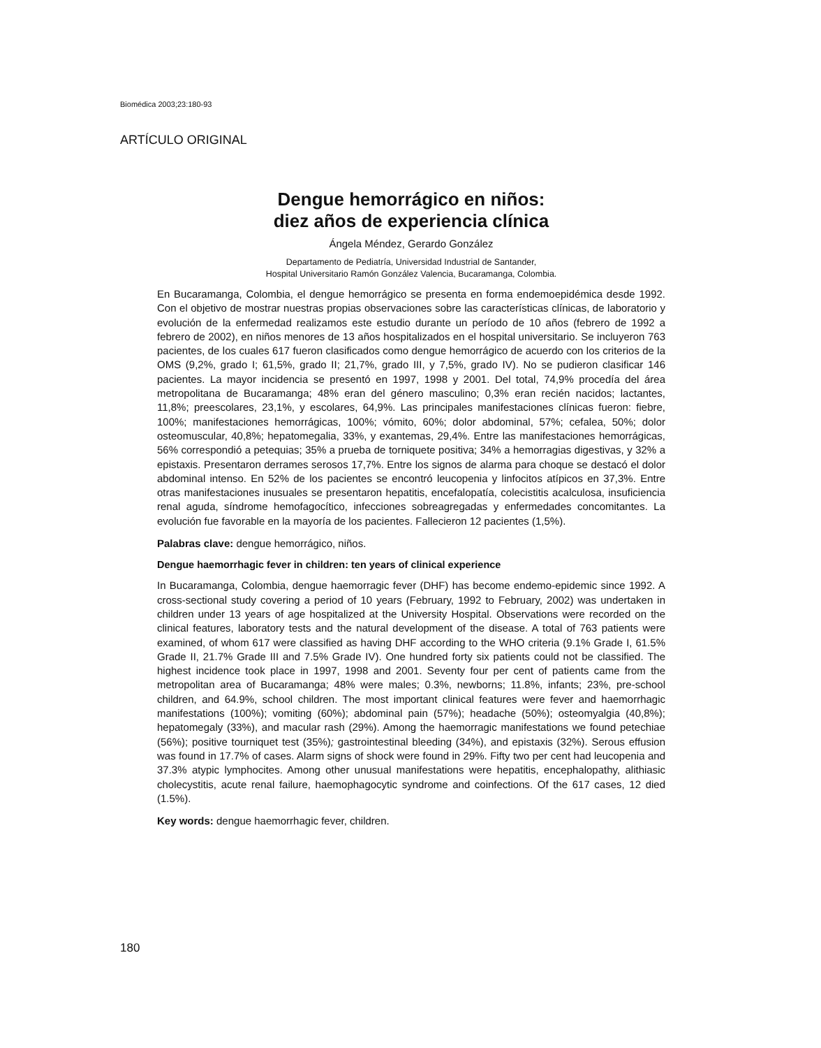Biomédica 2003;23:180-93
ARTÍCULO ORIGINAL
Dengue hemorrágico en niños:
diez años de experiencia clínica
Ángela Méndez, Gerardo González
Departamento de Pediatría, Universidad Industrial de Santander,
Hospital Universitario Ramón González Valencia, Bucaramanga, Colombia.
En Bucaramanga, Colombia, el dengue hemorrágico se presenta en forma endemoepidémica desde 1992. Con el objetivo de mostrar nuestras propias observaciones sobre las características clínicas, de laboratorio y evolución de la enfermedad realizamos este estudio durante un período de 10 años (febrero de 1992 a febrero de 2002), en niños menores de 13 años hospitalizados en el hospital universitario. Se incluyeron 763 pacientes, de los cuales 617 fueron clasificados como dengue hemorrágico de acuerdo con los criterios de la OMS (9,2%, grado I; 61,5%, grado II; 21,7%, grado III, y 7,5%, grado IV). No se pudieron clasificar 146 pacientes. La mayor incidencia se presentó en 1997, 1998 y 2001. Del total, 74,9% procedía del área metropolitana de Bucaramanga; 48% eran del género masculino; 0,3% eran recién nacidos; lactantes, 11,8%; preescolares, 23,1%, y escolares, 64,9%. Las principales manifestaciones clínicas fueron: fiebre, 100%; manifestaciones hemorrágicas, 100%; vómito, 60%; dolor abdominal, 57%; cefalea, 50%; dolor osteomuscular, 40,8%; hepatomegalia, 33%, y exantemas, 29,4%. Entre las manifestaciones hemorrágicas, 56% correspondió a petequias; 35% a prueba de torniquete positiva; 34% a hemorragias digestivas, y 32% a epistaxis. Presentaron derrames serosos 17,7%. Entre los signos de alarma para choque se destacó el dolor abdominal intenso. En 52% de los pacientes se encontró leucopenia y linfocitos atípicos en 37,3%. Entre otras manifestaciones inusuales se presentaron hepatitis, encefalopatía, colecistitis acalculosa, insuficiencia renal aguda, síndrome hemofagocítico, infecciones sobreagregadas y enfermedades concomitantes. La evolución fue favorable en la mayoría de los pacientes. Fallecieron 12 pacientes (1,5%).
Palabras clave: dengue hemorrágico, niños.
Dengue haemorrhagic fever in children: ten years of clinical experience
In Bucaramanga, Colombia, dengue haemorragic fever (DHF) has become endemo-epidemic since 1992. A cross-sectional study covering a period of 10 years (February, 1992 to February, 2002) was undertaken in children under 13 years of age hospitalized at the University Hospital. Observations were recorded on the clinical features, laboratory tests and the natural development of the disease. A total of 763 patients were examined, of whom 617 were classified as having DHF according to the WHO criteria (9.1% Grade I, 61.5% Grade II, 21.7% Grade III and 7.5% Grade IV). One hundred forty six patients could not be classified. The highest incidence took place in 1997, 1998 and 2001. Seventy four per cent of patients came from the metropolitan area of Bucaramanga; 48% were males; 0.3%, newborns; 11.8%, infants; 23%, pre-school children, and 64.9%, school children. The most important clinical features were fever and haemorrhagic manifestations (100%); vomiting (60%); abdominal pain (57%); headache (50%); osteomyalgia (40,8%); hepatomegaly (33%), and macular rash (29%). Among the haemorragic manifestations we found petechiae (56%); positive tourniquet test (35%); gastrointestinal bleeding (34%), and epistaxis (32%). Serous effusion was found in 17.7% of cases. Alarm signs of shock were found in 29%. Fifty two per cent had leucopenia and 37.3% atypic lymphocites. Among other unusual manifestations were hepatitis, encephalopathy, alithiasic cholecystitis, acute renal failure, haemophagocytic syndrome and coinfections. Of the 617 cases, 12 died (1.5%).
Key words: dengue haemorrhagic fever, children.
180